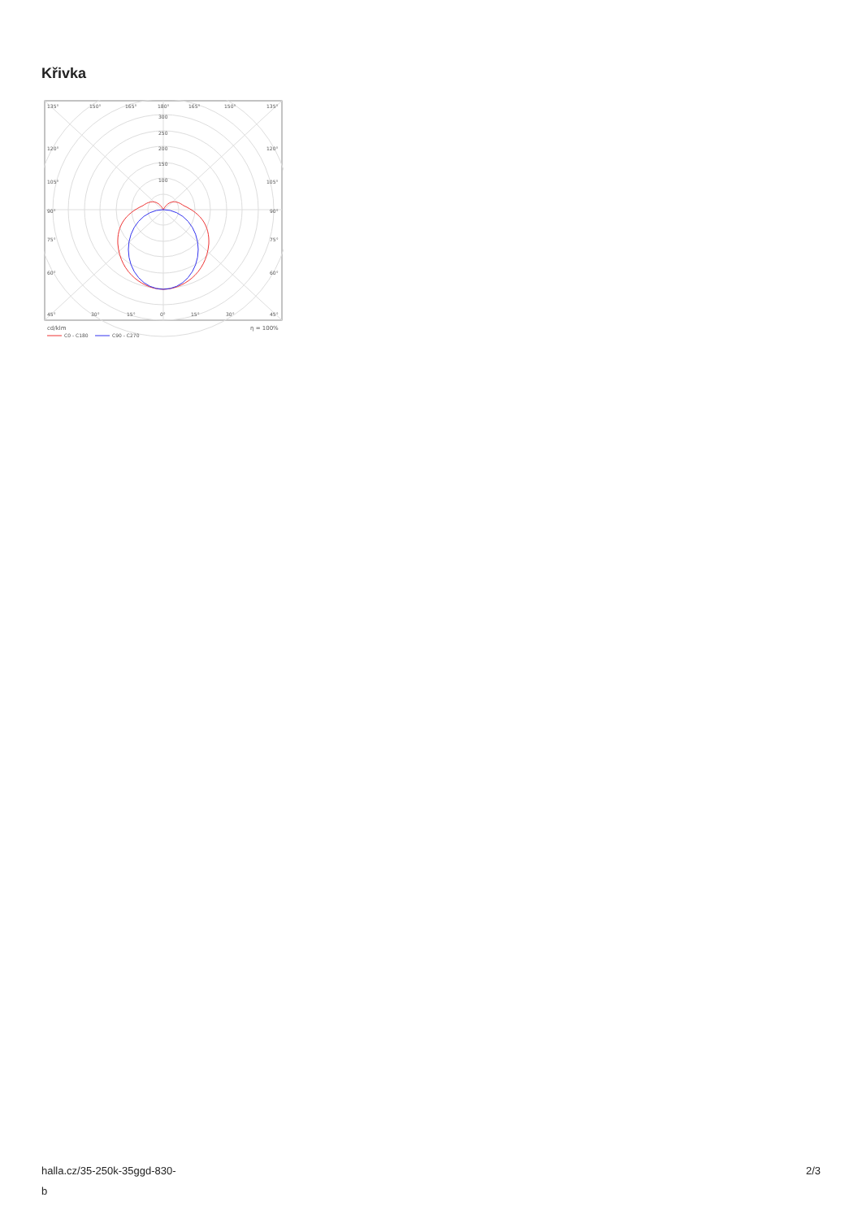Křivka
135°
150°
165°
180°
165°
150°
135°
300
250
200
150
100
120°
120°
105°
105°
90°
90°
75°
75°
60°
60°
45°
30°
15°
0°
15°
30°
45°
cd/klm
η = 100%
C0 - C180
C90 - C270
halla.cz/35-250k-35ggd-830-
b
2/3